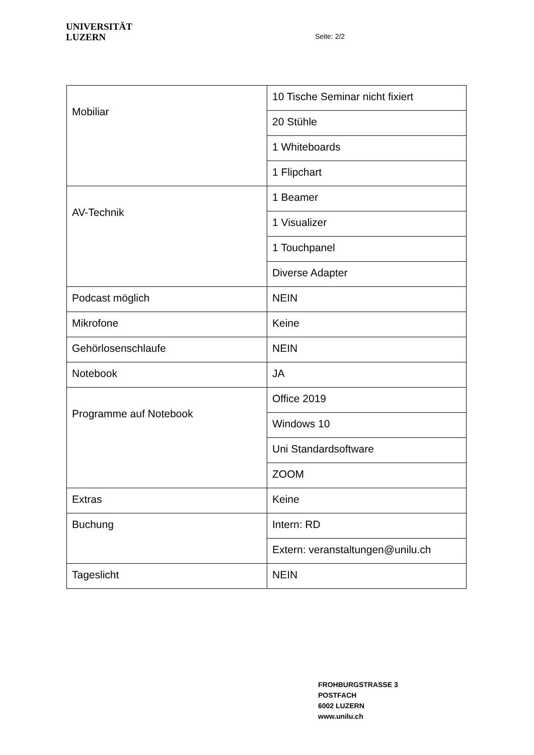UNIVERSITÄT
LUZERN
Seite: 2/2
| Mobiliar | 10 Tische Seminar nicht fixiert |
| | 20 Stühle |
| | 1 Whiteboards |
| | 1 Flipchart |
| AV-Technik | 1 Beamer |
| | 1 Visualizer |
| | 1 Touchpanel |
| | Diverse Adapter |
| Podcast möglich | NEIN |
| Mikrofone | Keine |
| Gehörlosenschlaufe | NEIN |
| Notebook | JA |
| Programme auf Notebook | Office 2019 |
| | Windows 10 |
| | Uni Standardsoftware |
| | ZOOM |
| Extras | Keine |
| Buchung | Intern: RD |
| | Extern: veranstaltungen@unilu.ch |
| Tageslicht | NEIN |
FROHBURGSTRASSE 3
POSTFACH
6002 LUZERN
www.unilu.ch